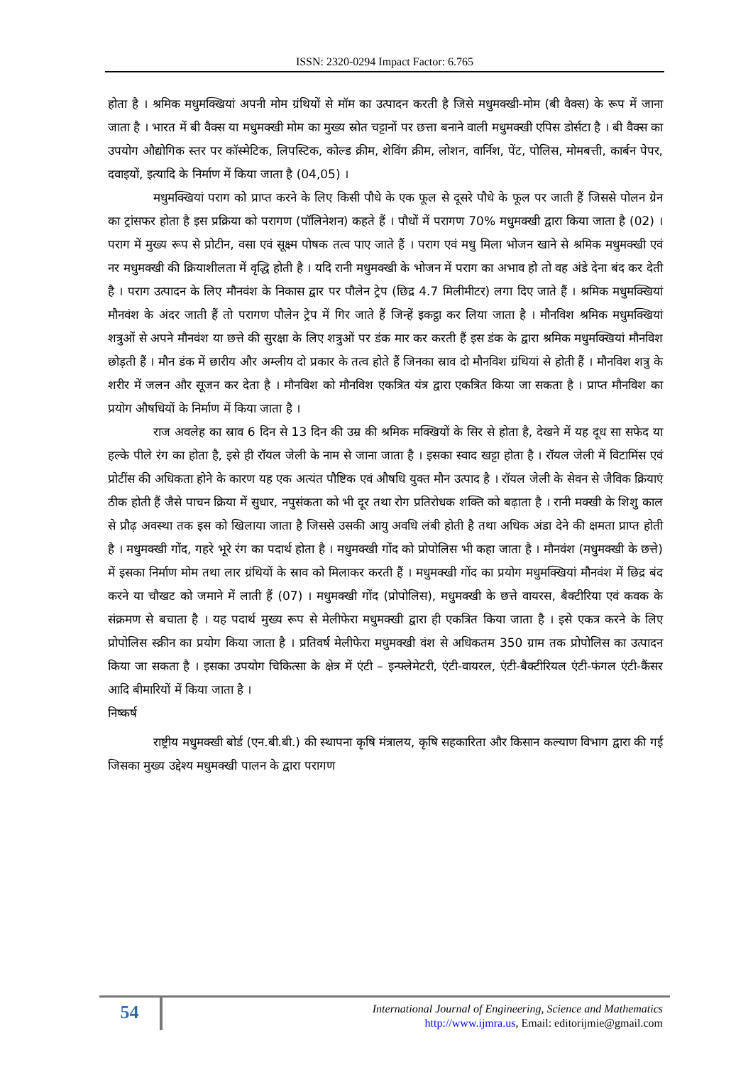ISSN: 2320-0294 Impact Factor: 6.765
होता है । श्रमिक मधुमक्खियां अपनी मोम ग्रंथियों से मॉम का उत्पादन करती है जिसे मधुमक्खी-मोम (बी वैक्स) के रूप में जाना जाता है । भारत में बी वैक्स या मधुमक्खी मोम का मुख्य स्रोत चट्टानों पर छत्ता बनाने वाली मधुमक्खी एपिस डोर्सटा है । बी वैक्स का उपयोग औद्योगिक स्तर पर कॉस्मेटिक, लिपस्टिक, कोल्ड क्रीम, शेविंग क्रीम, लोशन, वार्निश, पेंट, पोलिस, मोमबत्ती, कार्बन पेपर, दवाइयों, इत्यादि के निर्माण में किया जाता है (04,05) ।
मधुमक्खियां पराग को प्राप्त करने के लिए किसी पौधे के एक फूल से दूसरे पौधे के फूल पर जाती हैं जिससे पोलन ग्रेन का ट्रांसफर होता है इस प्रक्रिया को परागण (पॉलिनेशन) कहते हैं । पौधों में परागण 70% मधुमक्खी द्वारा किया जाता है (02) । पराग में मुख्य रूप से प्रोटीन, वसा एवं सूक्ष्म पोषक तत्व पाए जाते हैं । पराग एवं मधु मिला भोजन खाने से श्रमिक मधुमक्खी एवं नर मधुमक्खी की क्रियाशीलता में वृद्धि होती है । यदि रानी मधुमक्खी के भोजन में पराग का अभाव हो तो वह अंडे देना बंद कर देती है । पराग उत्पादन के लिए मौनवंश के निकास द्वार पर पौलेन ट्रेप (छिद्र 4.7 मिलीमीटर) लगा दिए जाते हैं । श्रमिक मधुमक्खियां मौनवंश के अंदर जाती हैं तो परागण पौलेन ट्रेप में गिर जाते हैं जिन्हें इकट्ठा कर लिया जाता है । मौनविश श्रमिक मधुमक्खियां शत्रुओं से अपने मौनवंश या छत्ते की सुरक्षा के लिए शत्रुओं पर डंक मार कर करती हैं इस डंक के द्वारा श्रमिक मधुमक्खियां मौनविश छोड़ती हैं । मौन डंक में छारीय और अम्लीय दो प्रकार के तत्व होते हैं जिनका स्राव दो मौनविश ग्रंथियां से होती हैं । मौनविश शत्रु के शरीर में जलन और सूजन कर देता है । मौनविश को मौनविश एकत्रित यंत्र द्वारा एकत्रित किया जा सकता है । प्राप्त मौनविश का प्रयोग औषधियों के निर्माण में किया जाता है ।
राज अवलेह का स्राव 6 दिन से 13 दिन की उम्र की श्रमिक मक्खियों के सिर से होता है, देखने में यह दूध सा सफेद या हल्के पीले रंग का होता है, इसे ही रॉयल जेली के नाम से जाना जाता है । इसका स्वाद खट्टा होता है । रॉयल जेली में विटामिंस एवं प्रोटींस की अधिकता होने के कारण यह एक अत्यंत पौष्टिक एवं औषधि युक्त मौन उत्पाद है । रॉयल जेली के सेवन से जैविक क्रियाएं ठीक होती हैं जैसे पाचन क्रिया में सुधार, नपुसंकता को भी दूर तथा रोग प्रतिरोधक शक्ति को बढ़ाता है । रानी मक्खी के शिशु काल से प्रौढ़ अवस्था तक इस को खिलाया जाता है जिससे उसकी आयु अवधि लंबी होती है तथा अधिक अंडा देने की क्षमता प्राप्त होती है । मधुमक्खी गोंद, गहरे भूरे रंग का पदार्थ होता है । मधुमक्खी गोंद को प्रोपोलिस भी कहा जाता है । मौनवंश (मधुमक्खी के छत्ते) में इसका निर्माण मोम तथा लार ग्रंथियों के स्राव को मिलाकर करती हैं । मधुमक्खी गोंद का प्रयोग मधुमक्खियां मौनवंश में छिद्र बंद करने या चौखट को जमाने में लाती हैं (07) । मधुमक्खी गोंद (प्रोपोलिस), मधुमक्खी के छत्ते वायरस, बैक्टीरिया एवं कवक के संक्रमण से बचाता है । यह पदार्थ मुख्य रूप से मेलीफेरा मधुमक्खी द्वारा ही एकत्रित किया जाता है । इसे एकत्र करने के लिए प्रोपोलिस स्क्रीन का प्रयोग किया जाता है । प्रतिवर्ष मेलीफेरा मधुमक्खी वंश से अधिकतम 350 ग्राम तक प्रोपोलिस का उत्पादन किया जा सकता है । इसका उपयोग चिकित्सा के क्षेत्र में एंटी – इन्फ्लेमेटरी, एंटी-वायरल, एंटी-बैक्टीरियल एंटी-फंगल एंटी-कैंसर आदि बीमारियों में किया जाता है ।
निष्कर्ष
राष्ट्रीय मधुमक्खी बोर्ड (एन.बी.बी.) की स्थापना कृषि मंत्रालय, कृषि सहकारिता और किसान कल्याण विभाग द्वारा की गई जिसका मुख्य उद्देश्य मधुमक्खी पालन के द्वारा परागण
54
International Journal of Engineering, Science and Mathematics
http://www.ijmra.us, Email: editorijmie@gmail.com